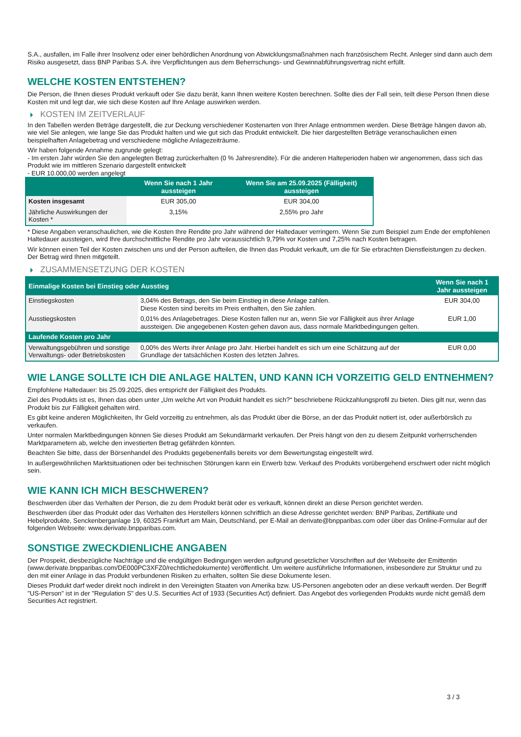S.A., ausfallen, im Falle ihrer Insolvenz oder einer behördlichen Anordnung von Abwicklungsmaßnahmen nach französischem Recht. Anleger sind dann auch dem Risiko ausgesetzt, dass BNP Paribas S.A. ihre Verpflichtungen aus dem Beherrschungs- und Gewinnabführungsvertrag nicht erfüllt.
WELCHE KOSTEN ENTSTEHEN?
Die Person, die Ihnen dieses Produkt verkauft oder Sie dazu berät, kann Ihnen weitere Kosten berechnen. Sollte dies der Fall sein, teilt diese Person Ihnen diese Kosten mit und legt dar, wie sich diese Kosten auf Ihre Anlage auswirken werden.
KOSTEN IM ZEITVERLAUF
In den Tabellen werden Beträge dargestellt, die zur Deckung verschiedener Kostenarten von Ihrer Anlage entnommen werden. Diese Beträge hängen davon ab, wie viel Sie anlegen, wie lange Sie das Produkt halten und wie gut sich das Produkt entwickelt. Die hier dargestellten Beträge veranschaulichen einen beispielhaften Anlagebetrag und verschiedene mögliche Anlagezeiträume.
Wir haben folgende Annahme zugrunde gelegt:
- Im ersten Jahr würden Sie den angelegten Betrag zurückerhalten (0 % Jahresrendite). Für die anderen Halteperioden haben wir angenommen, dass sich das Produkt wie im mittleren Szenario dargestellt entwickelt
- EUR 10.000,00 werden angelegt
| | Wenn Sie nach 1 Jahr aussteigen | Wenn Sie am 25.09.2025 (Fälligkeit) aussteigen |
| --- | --- | --- |
| Kosten insgesamt | EUR 305,00 | EUR 304,00 |
| Jährliche Auswirkungen der Kosten * | 3,15% | 2,55% pro Jahr |
* Diese Angaben veranschaulichen, wie die Kosten Ihre Rendite pro Jahr während der Haltedauer verringern. Wenn Sie zum Beispiel zum Ende der empfohlenen Haltedauer aussteigen, wird Ihre durchschnittliche Rendite pro Jahr voraussichtlich 9,79% vor Kosten und 7,25% nach Kosten betragen.
Wir können einen Teil der Kosten zwischen uns und der Person aufteilen, die Ihnen das Produkt verkauft, um die für Sie erbrachten Dienstleistungen zu decken. Der Betrag wird Ihnen mitgeteilt.
ZUSAMMENSETZUNG DER KOSTEN
| Einmalige Kosten bei Einstieg oder Ausstieg | | Wenn Sie nach 1 Jahr aussteigen |
| --- | --- | --- |
| Einstiegskosten | 3,04% des Betrags, den Sie beim Einstieg in diese Anlage zahlen. Diese Kosten sind bereits im Preis enthalten, den Sie zahlen. | EUR 304,00 |
| Ausstiegskosten | 0,01% des Anlagebetrages. Diese Kosten fallen nur an, wenn Sie vor Fälligkeit aus ihrer Anlage aussteigen. Die angegebenen Kosten gehen davon aus, dass normale Marktbedingungen gelten. | EUR 1,00 |
| Laufende Kosten pro Jahr | | |
| Verwaltungsgebühren und sonstige Verwaltungs- oder Betriebskosten | 0,00% des Werts ihrer Anlage pro Jahr. Hierbei handelt es sich um eine Schätzung auf der Grundlage der tatsächlichen Kosten des letzten Jahres. | EUR 0,00 |
WIE LANGE SOLLTE ICH DIE ANLAGE HALTEN, UND KANN ICH VORZEITIG GELD ENTNEHMEN?
Empfohlene Haltedauer: bis 25.09.2025, dies entspricht der Fälligkeit des Produkts.
Ziel des Produkts ist es, Ihnen das oben unter „Um welche Art von Produkt handelt es sich?“ beschriebene Rückzahlungsprofil zu bieten. Dies gilt nur, wenn das Produkt bis zur Fälligkeit gehalten wird.
Es gibt keine anderen Möglichkeiten, Ihr Geld vorzeitig zu entnehmen, als das Produkt über die Börse, an der das Produkt notiert ist, oder außerbörslich zu verkaufen.
Unter normalen Marktbedingungen können Sie dieses Produkt am Sekundärmarkt verkaufen. Der Preis hängt von den zu diesem Zeitpunkt vorherrschenden Marktparametern ab, welche den investierten Betrag gefährden könnten.
Beachten Sie bitte, dass der Börsenhandel des Produkts gegebenenfalls bereits vor dem Bewertungstag eingestellt wird.
In außergewöhnlichen Marktsituationen oder bei technischen Störungen kann ein Erwerb bzw. Verkauf des Produkts vorübergehend erschwert oder nicht möglich sein.
WIE KANN ICH MICH BESCHWEREN?
Beschwerden über das Verhalten der Person, die zu dem Produkt berät oder es verkauft, können direkt an diese Person gerichtet werden.
Beschwerden über das Produkt oder das Verhalten des Herstellers können schriftlich an diese Adresse gerichtet werden: BNP Paribas, Zertifikate und Hebelprodukte, Senckenberganlage 19, 60325 Frankfurt am Main, Deutschland, per E-Mail an derivate@bnpparibas.com oder über das Online-Formular auf der folgenden Webseite: www.derivate.bnpparibas.com.
SONSTIGE ZWECKDIENLICHE ANGABEN
Der Prospekt, diesbezügliche Nachträge und die endgültigen Bedingungen werden aufgrund gesetzlicher Vorschriften auf der Webseite der Emittentin (www.derivate.bnpparibas.com/DE000PC3XFZ0/rechtlichedokumente) veröffentlicht. Um weitere ausführliche Informationen, insbesondere zur Struktur und zu den mit einer Anlage in das Produkt verbundenen Risiken zu erhalten, sollten Sie diese Dokumente lesen.
Dieses Produkt darf weder direkt noch indirekt in den Vereinigten Staaten von Amerika bzw. US-Personen angeboten oder an diese verkauft werden. Der Begriff "US-Person" ist in der "Regulation S" des U.S. Securities Act of 1933 (Securities Act) definiert. Das Angebot des vorliegenden Produkts wurde nicht gemäß dem Securities Act registriert.
3 / 3